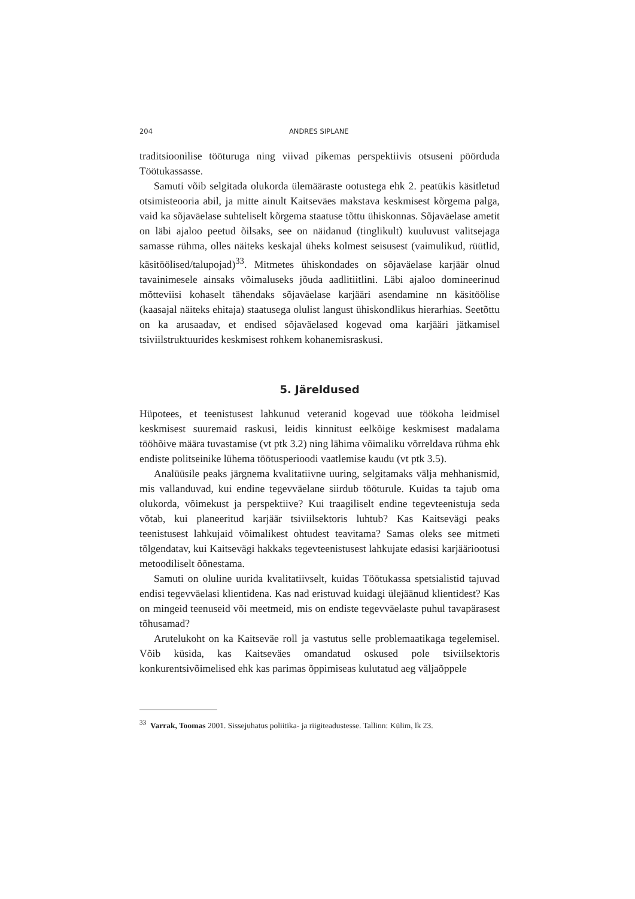204 ANDRES SIPLANE
traditsioonilise tööturuga ning viivad pikemas perspektiivis otsuseni pöördu­da Töötukassasse.
Samuti võib selgitada olukorda ülemääraste ootustega ehk 2. peatükis käsitletud otsimisteooria abil, ja mitte ainult Kaitseväes makstava keskmisest kõrgema palga, vaid ka sõjaväelase suhteliselt kõrgema staatuse tõttu ühiskonnas. Sõjaväelase ametit on läbi ajaloo peetud õilsaks, see on näidanud (tinglikult) kuuluvust valitsejaga samasse rühma, olles näiteks keskajal üheks kolmest seisusest (vaimulikud, rüütlid, käsitöölised/talupojad)<sup>33</sup>. Mitmetes ühiskondades on sõjaväelase karjäär olnud tavainimesele ainsaks võimaluseks jõuda aadlitiitlini. Läbi ajaloo domineerinud mõtteviisi kohaselt tähendaks sõjaväelase karjääri asendamine nn käsitöölise (kaasajal näiteks ehitaja) staatusega olulist langust ühiskondlikus hierarhias. Seetõttu on ka arusaadav, et endised sõjaväelased kogevad oma karjääri jätkamisel tsiviilstruktuurides keskmisest rohkem kohanemisraskusi.
5. Järeldused
Hüpotees, et teenistusest lahkunud veteranid kogevad uue töökoha leidmisel keskmisest suuremaid raskusi, leidis kinnitust eelkõige keskmisest madalama tööhõive määra tuvastamise (vt ptk 3.2) ning lähima võimaliku võrreldava rühma ehk endiste politseinike lühema töötusperioodi vaatlemise kaudu (vt ptk 3.5).
Analüüsile peaks järgnema kvalitatiivne uuring, selgitamaks välja mehhanismid, mis vallanduvad, kui endine tegevväelane siirdub tööturule. Kuidas ta tajub oma olukorda, võimekust ja perspektiive? Kui traagiliselt endine tegevteenistuja seda võtab, kui planeeritud karjäär tsiviilsektoris luhtub? Kas Kaitsevägi peaks teenistusest lahkujaid võimalikest ohtudest teavitama? Samas oleks see mitmeti tõlgendatav, kui Kaitsevägi hakkaks tegevteenistusest lahkujate edasisi karjääriootusi metoodiliselt õõnestama.
Samuti on oluline uurida kvalitatiivselt, kuidas Töötukassa spetsialistid tajuvad endisi tegevväelasi klientidena. Kas nad eristuvad kuidagi ülejäänud klientidest? Kas on mingeid teenuseid või meetmeid, mis on endiste tegevväelaste puhul tavapärasest tõhusamad?
Arutelukoht on ka Kaitseväe roll ja vastutus selle problemaatikaga tegelemisel. Võib küsida, kas Kaitseväes omandatud oskused pole tsiviilsektoris konkurentsivõimelised ehk kas parimas õppimiseas kulutatud aeg väljaõppele
<sup>33</sup> Varrak, Toomas 2001. Sissejuhatus poliitika- ja riigiteadustesse. Tallinn: Külim, lk 23.